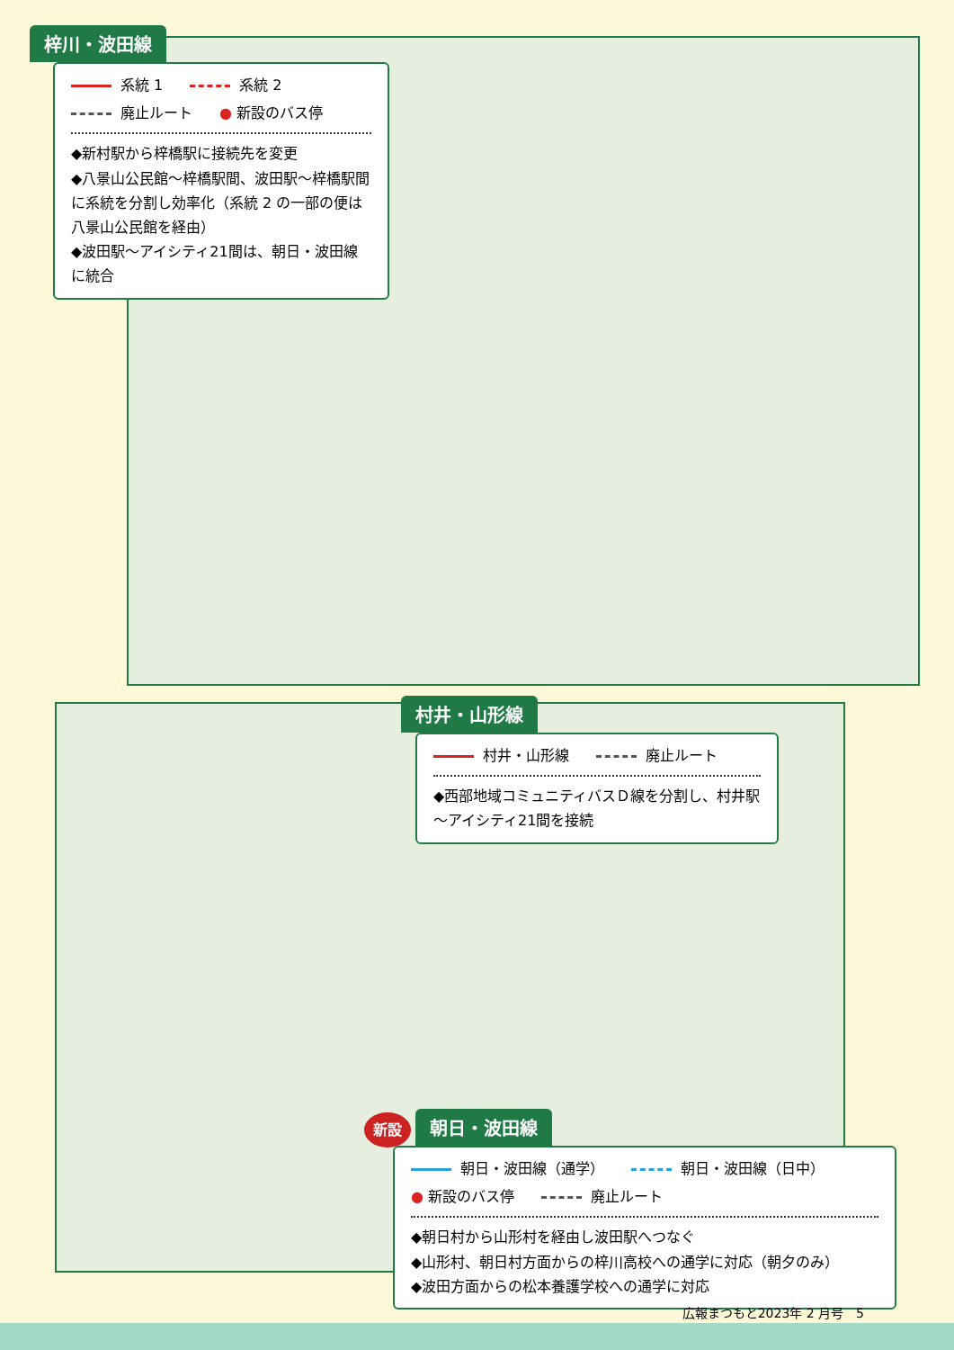梓川・波田線
系統 1 系統 2 廃止ルート ● 新設のバス停
◆新村駅から梓橋駅に接続先を変更
◆八景山公民館～梓橋駅間、波田駅～梓橋駅間に系統を分割し効率化（系統 2 の一部の便は八景山公民館を経由）
◆波田駅～アイシティ21間は、朝日・波田線に統合
村井・山形線
村井・山形線 廃止ルート
◆西部地域コミュニティバスＤ線を分割し、村井駅～アイシティ21間を接続
新設 朝日・波田線
朝日・波田線（通学） 朝日・波田線（日中） ● 新設のバス停 廃止ルート
◆朝日村から山形村を経由し波田駅へつなぐ
◆山形村、朝日村方面からの梓川高校への通学に対応（朝夕のみ）
◆波田方面からの松本養護学校への通学に対応
広報まつもと2023年 2 月号　5